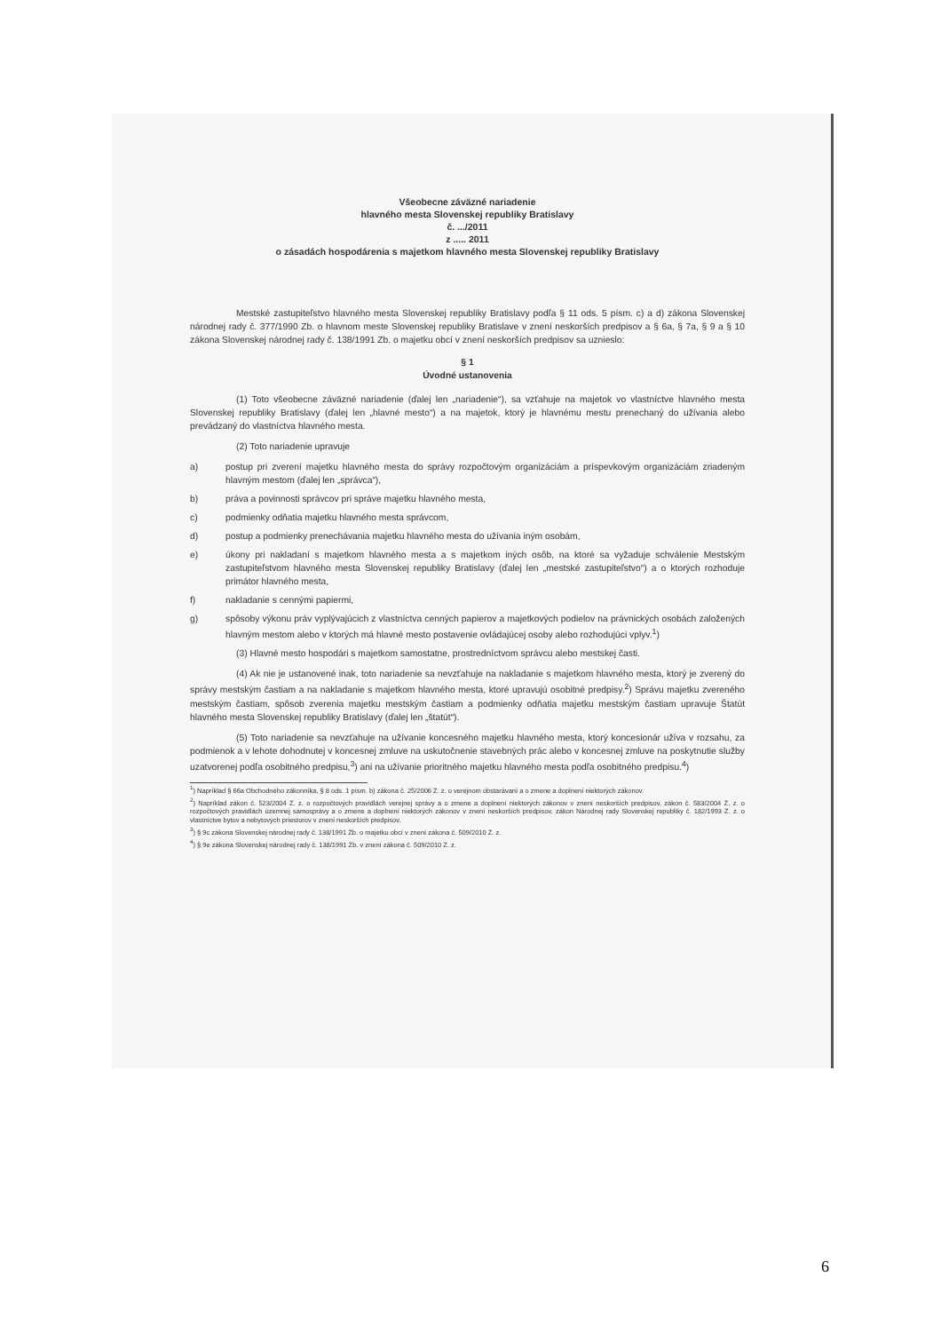Všeobecne záväzné nariadenie
hlavného mesta Slovenskej republiky Bratislavy
č. .../2011
z ..... 2011
o zásadách hospodárenia s majetkom hlavného mesta Slovenskej republiky Bratislavy
Mestské zastupiteľstvo hlavného mesta Slovenskej republiky Bratislavy podľa § 11 ods. 5 písm. c) a d) zákona Slovenskej národnej rady č. 377/1990 Zb. o hlavnom meste Slovenskej republiky Bratislave v znení neskorších predpisov a § 6a, § 7a, § 9 a § 10 zákona Slovenskej národnej rady č. 138/1991 Zb. o majetku obcí v znení neskorších predpisov sa uznieslo:
§ 1
Úvodné ustanovenia
(1) Toto všeobecne záväzné nariadenie (ďalej len „nariadenie“), sa vzťahuje na majetok vo vlastníctve hlavného mesta Slovenskej republiky Bratislavy (ďalej len „hlavné mesto“) a na majetok, ktorý je hlavnému mestu prenechaný do užívania alebo prevádzaný do vlastníctva hlavného mesta.
(2) Toto nariadenie upravuje
a) postup pri zverení majetku hlavného mesta do správy rozpočtovým organizáciám a príspevkovým organizáciám zriadeným hlavným mestom (ďalej len „správca“),
b) práva a povinnosti správcov pri správe majetku hlavného mesta,
c) podmienky odňatia majetku hlavného mesta správcom,
d) postup a podmienky prenechávania majetku hlavného mesta do užívania iným osobám,
e) úkony pri nakladaní s majetkom hlavného mesta a s majetkom iných osôb, na ktoré sa vyžaduje schválenie Mestským zastupiteľstvom hlavného mesta Slovenskej republiky Bratislavy (ďalej len „mestské zastupiteľstvo“) a o ktorých rozhoduje primátor hlavného mesta,
f) nakladanie s cennými papiermi,
g) spôsoby výkonu práv vyplývajúcich z vlastníctva cenných papierov a majetkových podielov na právnických osobách založených hlavným mestom alebo v ktorých má hlavné mesto postavenie ovládajúcej osoby alebo rozhodujúci vplyv.<sup>1</sup>)
(3) Hlavné mesto hospodári s majetkom samostatne, prostredníctvom správcu alebo mestskej časti.
(4) Ak nie je ustanovené inak, toto nariadenie sa nevzťahuje na nakladanie s majetkom hlavného mesta, ktorý je zverený do správy mestským častiam a na nakladanie s majetkom hlavného mesta, ktoré upravujú osobitné predpisy.<sup>2</sup>) Správu majetku zvereného mestským častiam, spôsob zverenia majetku mestským častiam a podmienky odňatia majetku mestským častiam upravuje Štatút hlavného mesta Slovenskej republiky Bratislavy (ďalej len „štatút“).
(5) Toto nariadenie sa nevzťahuje na užívanie koncesného majetku hlavného mesta, ktorý koncesionár užíva v rozsahu, za podmienok a v lehote dohodnutej v koncesnej zmluve na uskutočnenie stavebných prác alebo v koncesnej zmluve na poskytnutie služby uzatvorenej podľa osobitného predpisu,<sup>3</sup>) ani na užívanie prioritného majetku hlavného mesta podľa osobitného predpisu.<sup>4</sup>)
<sup>1</sup>) Napríklad § 66a Obchodného zákonníka, § 8 ods. 1 písm. b) zákona č. 25/2006 Z. z. o verejnom obstarávaní a o zmene a doplnení niektorých zákonov.
<sup>2</sup>) Napríklad zákon č. 523/2004 Z. z. o rozpočtových pravidlách verejnej správy a o zmene a doplnení niektorých zákonov v znení neskorších predpisov, zákon č. 583/2004 Z. z. o rozpočtových pravidlách územnej samosprávy a o zmene a doplnení niektorých zákonov v znení neskorších predpisov, zákon Národnej rady Slovenskej republiky č. 182/1993 Z. z. o vlastníctve bytov a nebytových priestorov v znení neskorších predpisov.
<sup>3</sup>) § 9c zákona Slovenskej národnej rady č. 138/1991 Zb. o majetku obcí v znení zákona č. 509/2010 Z. z.
<sup>4</sup>) § 9e zákona Slovenskej národnej rady č. 138/1991 Zb. v znení zákona č. 509/2010 Z. z.
6